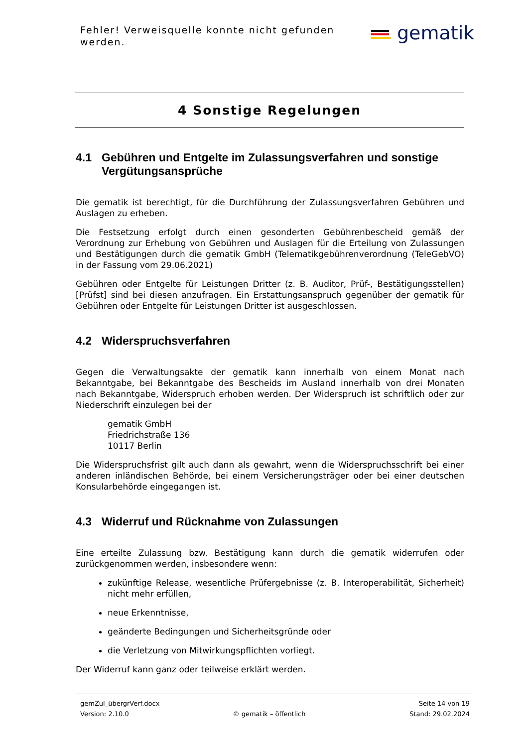Fehler! Verweisquelle konnte nicht gefunden werden.
gematik
4 Sonstige Regelungen
4.1 Gebühren und Entgelte im Zulassungsverfahren und sonstige Vergütungsansprüche
Die gematik ist berechtigt, für die Durchführung der Zulassungsverfahren Gebühren und Auslagen zu erheben.
Die Festsetzung erfolgt durch einen gesonderten Gebührenbescheid gemäß der Verordnung zur Erhebung von Gebühren und Auslagen für die Erteilung von Zulassungen und Bestätigungen durch die gematik GmbH (Telematikgebührenverordnung (TeleGebVO) in der Fassung vom 29.06.2021)
Gebühren oder Entgelte für Leistungen Dritter (z. B. Auditor, Prüf-, Bestätigungsstellen) [Prüfst] sind bei diesen anzufragen. Ein Erstattungsanspruch gegenüber der gematik für Gebühren oder Entgelte für Leistungen Dritter ist ausgeschlossen.
4.2 Widerspruchsverfahren
Gegen die Verwaltungsakte der gematik kann innerhalb von einem Monat nach Bekanntgabe, bei Bekanntgabe des Bescheids im Ausland innerhalb von drei Monaten nach Bekanntgabe, Widerspruch erhoben werden. Der Widerspruch ist schriftlich oder zur Niederschrift einzulegen bei der
gematik GmbH
Friedrichstraße 136
10117 Berlin
Die Widerspruchsfrist gilt auch dann als gewahrt, wenn die Widerspruchsschrift bei einer anderen inländischen Behörde, bei einem Versicherungsträger oder bei einer deutschen Konsularbehörde eingegangen ist.
4.3 Widerruf und Rücknahme von Zulassungen
Eine erteilte Zulassung bzw. Bestätigung kann durch die gematik widerrufen oder zurückgenommen werden, insbesondere wenn:
zukünftige Release, wesentliche Prüfergebnisse (z. B. Interoperabilität, Sicherheit) nicht mehr erfüllen,
neue Erkenntnisse,
geänderte Bedingungen und Sicherheitsgründe oder
die Verletzung von Mitwirkungspflichten vorliegt.
Der Widerruf kann ganz oder teilweise erklärt werden.
gemZul_übergrVerf.docx Seite 14 von 19
Version: 2.10.0 © gematik – öffentlich Stand: 29.02.2024